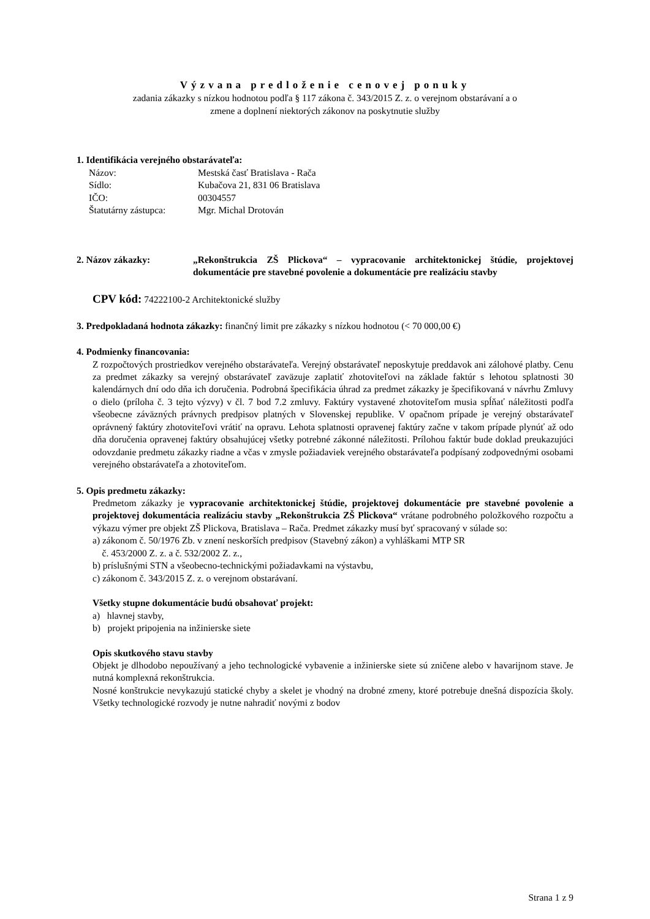Výzvana predloženie cenovej ponuky
zadania zákazky s nízkou hodnotou podľa § 117 zákona č. 343/2015 Z. z. o verejnom obstarávaní a o
zmene a doplnení niektorých zákonov na poskytnutie služby
1. Identifikácia verejného obstarávateľa:
| Názov: | Mestská časť Bratislava - Rača |
| Sídlo: | Kubačova 21, 831 06 Bratislava |
| IČO: | 00304557 |
| Štatutárny zástupca: | Mgr. Michal Drotován |
2. Názov zákazky: „Rekonštrukcia ZŠ Plickova“ – vypracovanie architektonickej štúdie, projektovej dokumentácie pre stavebné povolenie a dokumentácie pre realizáciu stavby
CPV kód: 74222100-2 Architektonické služby
3. Predpokladaná hodnota zákazky: finančný limit pre zákazky s nízkou hodnotou (< 70 000,00 €)
4. Podmienky financovania:
Z rozpočtových prostriedkov verejného obstarávateľa. Verejný obstarávateľ neposkytuje preddavok ani zálohové platby. Cenu za predmet zákazky sa verejný obstarávateľ zaväzuje zaplatiť zhotoviteľovi na základe faktúr s lehotou splatnosti 30 kalendárnych dní odo dňa ich doručenia. Podrobná špecifikácia úhrad za predmet zákazky je špecifikovaná v návrhu Zmluvy o dielo (príloha č. 3 tejto výzvy) v čl. 7 bod 7.2 zmluvy. Faktúry vystavené zhotoviteľom musia spĺňať náležitosti podľa všeobecne záväzných právnych predpisov platných v Slovenskej republike. V opačnom prípade je verejný obstarávateľ oprávnený faktúry zhotoviteľovi vrátiť na opravu. Lehota splatnosti opravenej faktúry začne v takom prípade plynúť až odo dňa doručenia opravenej faktúry obsahujúcej všetky potrebné zákonné náležitosti. Prílohou faktúr bude doklad preukazujúci odovzdanie predmetu zákazky riadne a včas v zmysle požiadaviek verejného obstarávateľa podpísaný zodpovednými osobami verejného obstarávateľa a zhotoviteľom.
5. Opis predmetu zákazky:
Predmetom zákazky je vypracovanie architektonickej štúdie, projektovej dokumentácie pre stavebné povolenie a projektovej dokumentácia realizáciu stavby „Rekonštrukcia ZŠ Plickova“ vrátane podrobného položkového rozpočtu a výkazu výmer pre objekt ZŠ Plickova, Bratislava – Rača. Predmet zákazky musí byť spracovaný v súlade so:
a) zákonom č. 50/1976 Zb. v znení neskorších predpisov (Stavebný zákon) a vyhláškami MTP SR
č. 453/2000 Z. z. a č. 532/2002 Z. z.,
b) príslušnými STN a všeobecno-technickými požiadavkami na výstavbu,
c) zákonom č. 343/2015 Z. z. o verejnom obstarávaní.
Všetky stupne dokumentácie budú obsahovať projekt:
a) hlavnej stavby,
b) projekt pripojenia na inžinierske siete
Opis skutkového stavu stavby
Objekt je dlhodobo nepoužívaný a jeho technologické vybavenie a inžinierske siete sú zničene alebo v havarijnom stave. Je nutná komplexná rekonštrukcia.
Nosné konštrukcie nevykazujú statické chyby a skelet je vhodný na drobné zmeny, ktoré potrebuje dnešná dispozícia školy. Všetky technologické rozvody je nutne nahradiť novými z bodov
Strana 1 z 9